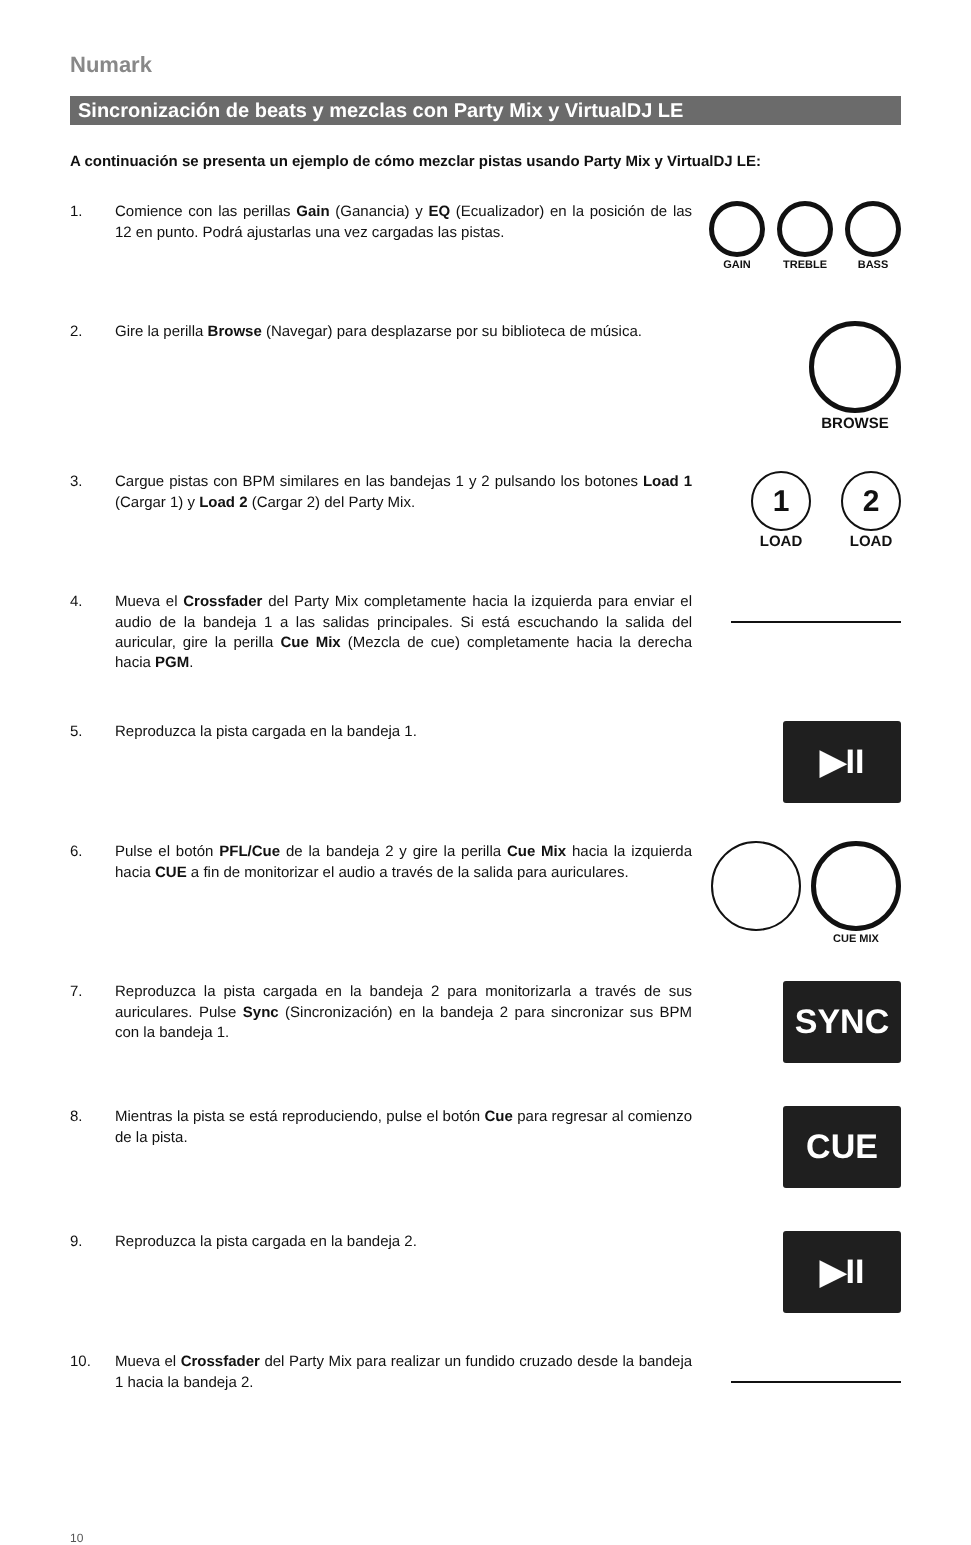Numark
Sincronización de beats y mezclas con Party Mix y VirtualDJ LE
A continuación se presenta un ejemplo de cómo mezclar pistas usando Party Mix y VirtualDJ LE:
1. Comience con las perillas Gain (Ganancia) y EQ (Ecualizador) en la posición de las 12 en punto. Podrá ajustarlas una vez cargadas las pistas.
GAIN TREBLE BASS
2. Gire la perilla Browse (Navegar) para desplazarse por su biblioteca de música.
BROWSE
3. Cargue pistas con BPM similares en las bandejas 1 y 2 pulsando los botones Load 1 (Cargar 1) y Load 2 (Cargar 2) del Party Mix.
1
LOAD
2
LOAD
4. Mueva el Crossfader del Party Mix completamente hacia la izquierda para enviar el audio de la bandeja 1 a las salidas principales. Si está escuchando la salida del auricular, gire la perilla Cue Mix (Mezcla de cue) completamente hacia la derecha hacia PGM.
5. Reproduzca la pista cargada en la bandeja 1.
▶II
6. Pulse el botón PFL/Cue de la bandeja 2 y gire la perilla Cue Mix hacia la izquierda hacia CUE a fin de monitorizar el audio a través de la salida para auriculares.
CUE MIX
7. Reproduzca la pista cargada en la bandeja 2 para monitorizarla a través de sus auriculares. Pulse Sync (Sincronización) en la bandeja 2 para sincronizar sus BPM con la bandeja 1.
SYNC
8. Mientras la pista se está reproduciendo, pulse el botón Cue para regresar al comienzo de la pista.
CUE
9. Reproduzca la pista cargada en la bandeja 2.
▶II
10. Mueva el Crossfader del Party Mix para realizar un fundido cruzado desde la bandeja 1 hacia la bandeja 2.
10